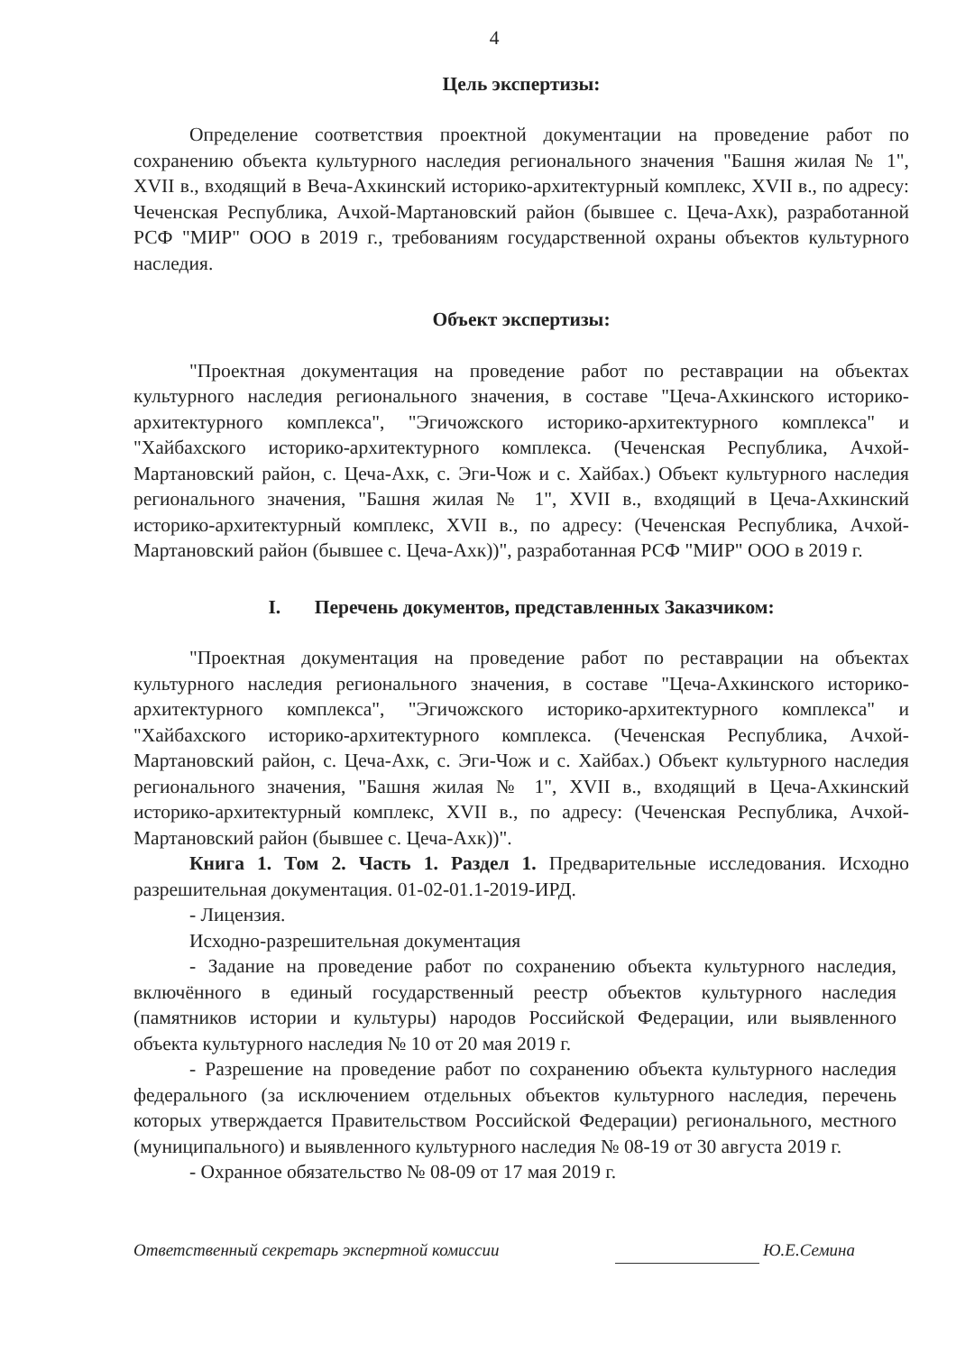4
Цель экспертизы:
Определение соответствия проектной документации на проведение работ по сохранению объекта культурного наследия регионального значения "Башня жилая № 1", XVII в., входящий в Веча-Ахкинский историко-архитектурный комплекс, XVII в., по адресу: Чеченская Республика, Ачхой-Мартановский район (бывшее с. Цеча-Ахк), разработанной РСФ "МИР" ООО в 2019 г., требованиям государственной охраны объектов культурного наследия.
Объект экспертизы:
"Проектная документация на проведение работ по реставрации на объектах культурного наследия регионального значения, в составе "Цеча-Ахкинского историко-архитектурного комплекса", "Эгичожского историко-архитектурного комплекса" и "Хайбахского историко-архитектурного комплекса. (Чеченская Республика, Ачхой-Мартановский район, с. Цеча-Ахк, с. Эги-Чож и с. Хайбах.) Объект культурного наследия регионального значения, "Башня жилая № 1", XVII в., входящий в Цеча-Ахкинский историко-архитектурный комплекс, XVII в., по адресу: (Чеченская Республика, Ачхой-Мартановский район (бывшее с. Цеча-Ахк))", разработанная РСФ "МИР" ООО в 2019 г.
I. Перечень документов, представленных Заказчиком:
"Проектная документация на проведение работ по реставрации на объектах культурного наследия регионального значения, в составе "Цеча-Ахкинского историко-архитектурного комплекса", "Эгичожского историко-архитектурного комплекса" и "Хайбахского историко-архитектурного комплекса. (Чеченская Республика, Ачхой-Мартановский район, с. Цеча-Ахк, с. Эги-Чож и с. Хайбах.) Объект культурного наследия регионального значения, "Башня жилая № 1", XVII в., входящий в Цеча-Ахкинский историко-архитектурный комплекс, XVII в., по адресу: (Чеченская Республика, Ачхой-Мартановский район (бывшее с. Цеча-Ахк))".
Книга 1. Том 2. Часть 1. Раздел 1. Предварительные исследования. Исходно разрешительная документация. 01-02-01.1-2019-ИРД.
- Лицензия.
Исходно-разрешительная документация
- Задание на проведение работ по сохранению объекта культурного наследия, включённого в единый государственный реестр объектов культурного наследия (памятников истории и культуры) народов Российской Федерации, или выявленного объекта культурного наследия № 10 от 20 мая 2019 г.
- Разрешение на проведение работ по сохранению объекта культурного наследия федерального (за исключением отдельных объектов культурного наследия, перечень которых утверждается Правительством Российской Федерации) регионального, местного (муниципального) и выявленного культурного наследия № 08-19 от 30 августа 2019 г.
- Охранное обязательство № 08-09 от 17 мая 2019 г.
Ответственный секретарь экспертной комиссии Ю.Е.Семина